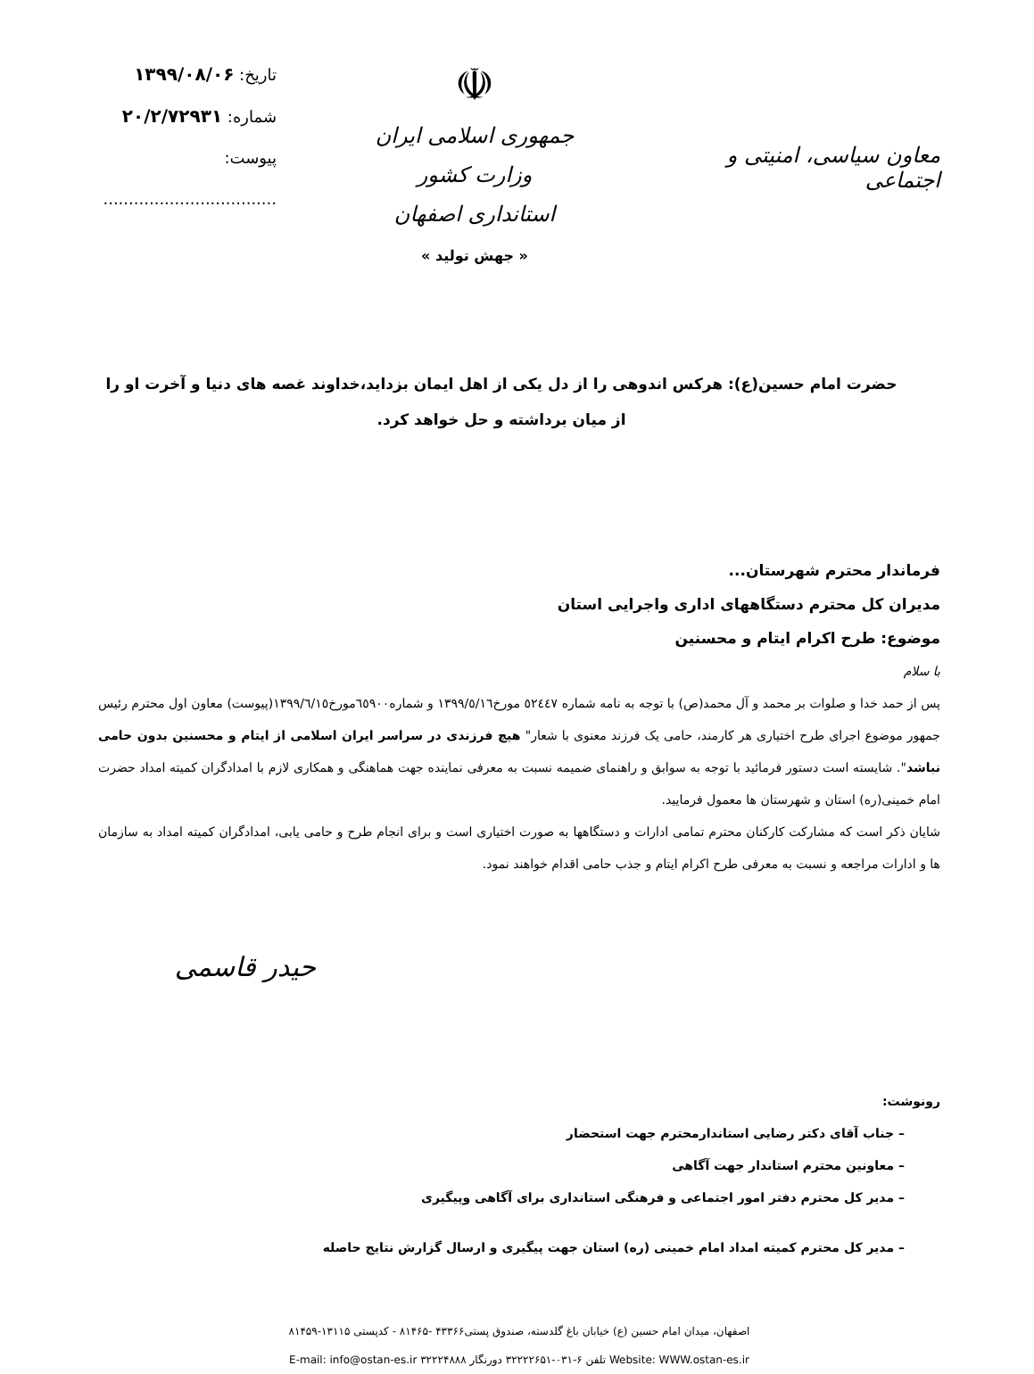معاون سیاسی، امنیتی و اجتماعی
☫
جمهوری اسلامی ایران
وزارت کشور
استانداری اصفهان
« جهش تولید »
تاریخ: ۱۳۹۹/۰۸/۰۶
شماره: ۲۰/۲/۷۲۹۳۱
پیوست: ..................................
حضرت امام حسین(ع): هرکس اندوهی را از دل یکی از اهل ایمان بزداید،خداوند غصه های دنیا و آخرت او را از میان برداشته و حل خواهد کرد.
فرماندار محترم شهرستان...
مدیران کل محترم دستگاههای اداری واجرایی استان
موضوع: طرح اکرام ایتام و محسنین
با سلام
پس از حمد خدا و صلوات بر محمد و آل محمد(ص) با توجه به نامه شماره ٥٢٤٤٧ مورخ١٣٩٩/٥/١٦ و شماره٦٥٩٠٠مورخ١٣٩٩/٦/١٥(پیوست) معاون اول محترم رئیس جمهور موضوع اجرای طرح اختیاری هر کارمند، حامی یک فرزند معنوی با شعار" هیچ فرزندی در سراسر ایران اسلامی از ایتام و محسنین بدون حامی نباشد". شایسته است دستور فرمائید با توجه به سوابق و راهنمای ضمیمه نسبت به معرفی نماینده جهت هماهنگی و همکاری لازم با امدادگران کمیته امداد حضرت امام خمینی(ره) استان و شهرستان ها معمول فرمایید.
شایان ذکر است که مشارکت کارکنان محترم تمامی ادارات و دستگاهها به صورت اختیاری است و برای انجام طرح و حامی یابی، امدادگران کمیته امداد به سازمان ها و ادارات مراجعه و نسبت به معرفی طرح اکرام ایتام و جذب حامی اقدام خواهند نمود.
حیدر قاسمی
رونوشت:
– جناب آقای دکتر رضایی استاندارمحترم جهت استحضار
– معاونین محترم استاندار جهت آگاهی
– مدیر کل محترم دفتر امور اجتماعی و فرهنگی استانداری برای آگاهی وپیگیری
– مدیر کل محترم کمیته امداد امام خمینی (ره) استان جهت پیگیری و ارسال گزارش نتایج حاصله
اصفهان، میدان امام حسین (ع) خیابان باغ گلدسته، صندوق پستی۴۳۳۶۶ -۸۱۴۶۵ - کدپستی ۱۳۱۱۵-۸۱۴۵۹
Website: WWW.ostan-es.ir تلفن ۶-۰۳۱-۳۲۲۲۲۶۵۱ دورنگار ۳۲۲۲۴۸۸۸ E-mail: info@ostan-es.ir